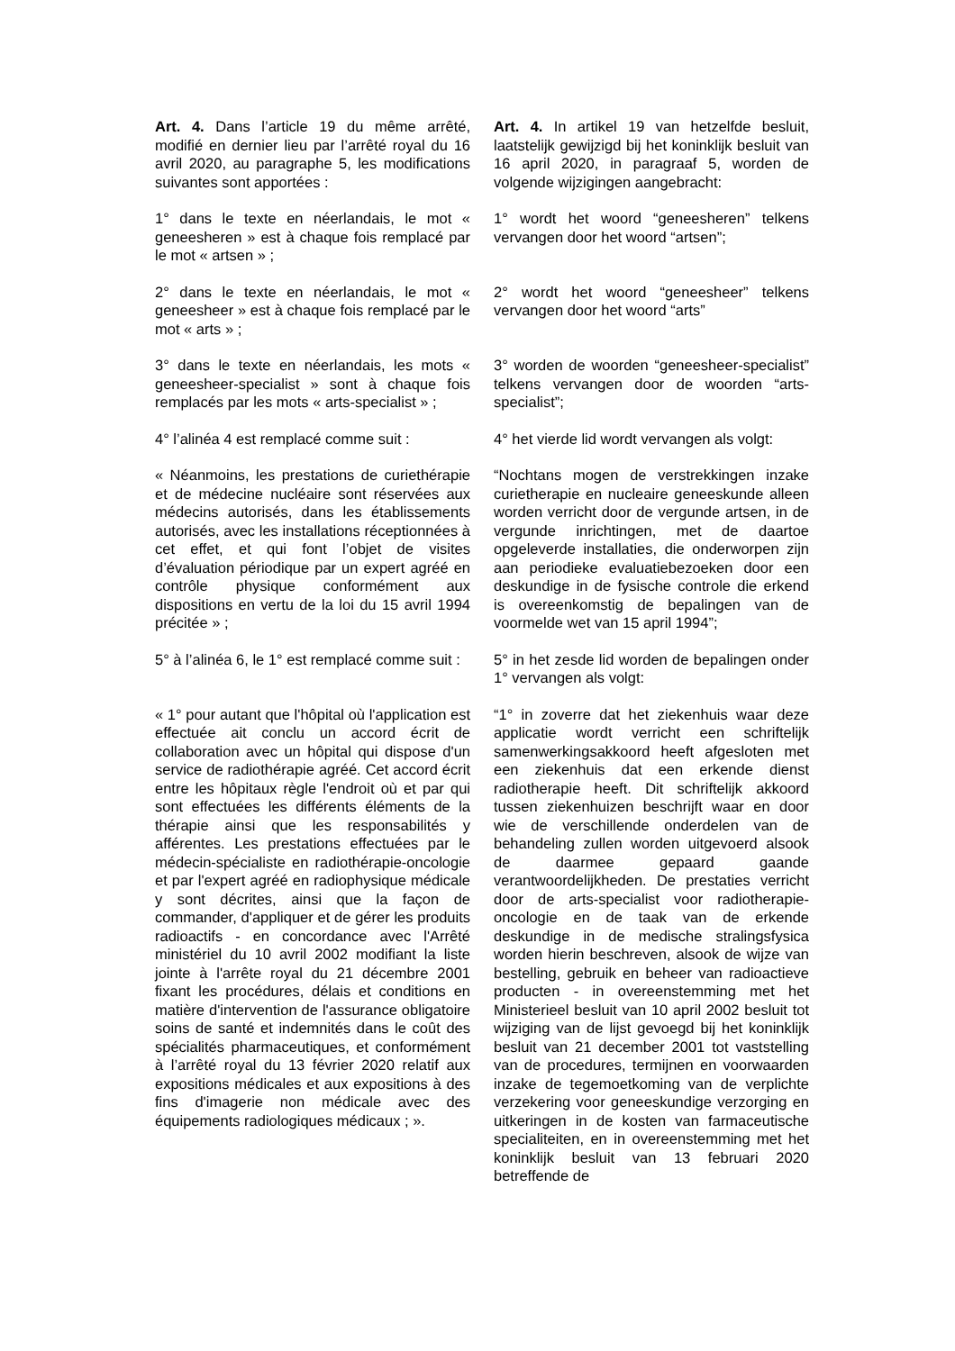Art. 4. Dans l’article 19 du même arrêté, modifié en dernier lieu par l’arrêté royal du 16 avril 2020, au paragraphe 5, les modifications suivantes sont apportées :
Art. 4. In artikel 19 van hetzelfde besluit, laatstelijk gewijzigd bij het koninklijk besluit van 16 april 2020, in paragraaf 5, worden de volgende wijzigingen aangebracht:
1° dans le texte en néerlandais, le mot « geneesheren » est à chaque fois remplacé par le mot « artsen » ;
1° wordt het woord “geneesheren” telkens vervangen door het woord “artsen”;
2° dans le texte en néerlandais, le mot « geneesheer » est à chaque fois remplacé par le mot « arts » ;
2° wordt het woord “geneesheer” telkens vervangen door het woord “arts”
3° dans le texte en néerlandais, les mots « geneesheer-specialist » sont à chaque fois remplacés par les mots « arts-specialist » ;
3° worden de woorden “geneesheer-specialist” telkens vervangen door de woorden “arts-specialist”;
4° l’alinéa 4 est remplacé comme suit :
4° het vierde lid wordt vervangen als volgt:
« Néanmoins, les prestations de curiethérapie et de médecine nucléaire sont réservées aux médecins autorisés, dans les établissements autorisés, avec les installations réceptionnées à cet effet, et qui font l’objet de visites d’évaluation périodique par un expert agréé en contrôle physique conformément aux dispositions en vertu de la loi du 15 avril 1994 précitée » ;
“Nochtans mogen de verstrekkingen inzake curietherapie en nucleaire geneeskunde alleen worden verricht door de vergunde artsen, in de vergunde inrichtingen, met de daartoe opgeleverde installaties, die onderworpen zijn aan periodieke evaluatiebezoeken door een deskundige in de fysische controle die erkend is overeenkomstig de bepalingen van de voormelde wet van 15 april 1994”;
5° à l’alinéa 6, le 1° est remplacé comme suit :
5° in het zesde lid worden de bepalingen onder 1° vervangen als volgt:
« 1° pour autant que l'hôpital où l'application est effectuée ait conclu un accord écrit de collaboration avec un hôpital qui dispose d'un service de radiothérapie agréé. Cet accord écrit entre les hôpitaux règle l'endroit où et par qui sont effectuées les différents éléments de la thérapie ainsi que les responsabilités y afférentes. Les prestations effectuées par le médecin-spécialiste en radiothérapie-oncologie et par l'expert agréé en radiophysique médicale y sont décrites, ainsi que la façon de commander, d'appliquer et de gérer les produits radioactifs - en concordance avec l'Arrêté ministériel du 10 avril 2002 modifiant la liste jointe à l'arrête royal du 21 décembre 2001 fixant les procédures, délais et conditions en matière d'intervention de l'assurance obligatoire soins de santé et indemnités dans le coût des spécialités pharmaceutiques, et conformément à l’arrêté royal du 13 février 2020 relatif aux expositions médicales et aux expositions à des fins d'imagerie non médicale avec des équipements radiologiques médicaux ; ».
“1° in zoverre dat het ziekenhuis waar deze applicatie wordt verricht een schriftelijk samenwerkingsakkoord heeft afgesloten met een ziekenhuis dat een erkende dienst radiotherapie heeft. Dit schriftelijk akkoord tussen ziekenhuizen beschrijft waar en door wie de verschillende onderdelen van de behandeling zullen worden uitgevoerd alsook de daarmee gepaard gaande verantwoordelijkheden. De prestaties verricht door de arts-specialist voor radiotherapie-oncologie en de taak van de erkende deskundige in de medische stralingsfysica worden hierin beschreven, alsook de wijze van bestelling, gebruik en beheer van radioactieve producten - in overeenstemming met het Ministerieel besluit van 10 april 2002 besluit tot wijziging van de lijst gevoegd bij het koninklijk besluit van 21 december 2001 tot vaststelling van de procedures, termijnen en voorwaarden inzake de tegemoetkoming van de verplichte verzekering voor geneeskundige verzorging en uitkeringen in de kosten van farmaceutische specialiteiten, en in overeenstemming met het koninklijk besluit van 13 februari 2020 betreffende de